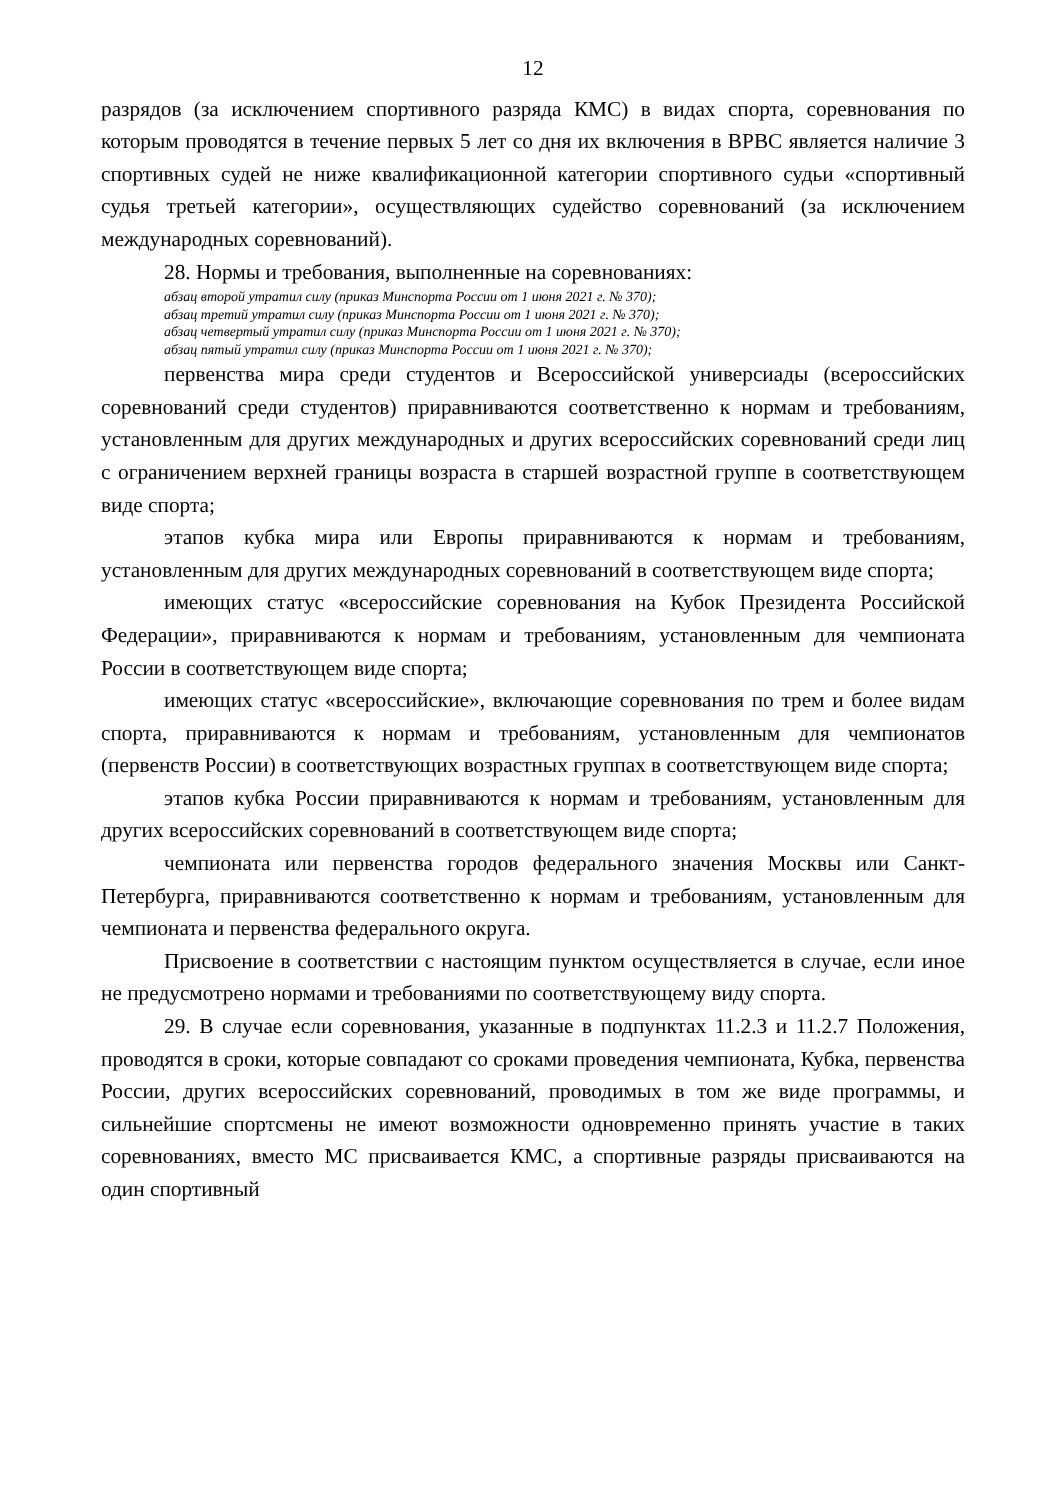12
разрядов (за исключением спортивного разряда КМС) в видах спорта, соревнования по которым проводятся в течение первых 5 лет со дня их включения в ВРВС является наличие 3 спортивных судей не ниже квалификационной категории спортивного судьи «спортивный судья третьей категории», осуществляющих судейство соревнований (за исключением международных соревнований).
28. Нормы и требования, выполненные на соревнованиях:
абзац второй утратил силу (приказ Минспорта России от 1 июня 2021 г. № 370);
абзац третий утратил силу (приказ Минспорта России от 1 июня 2021 г. № 370);
абзац четвертый утратил силу (приказ Минспорта России от 1 июня 2021 г. № 370);
абзац пятый утратил силу (приказ Минспорта России от 1 июня 2021 г. № 370);
первенства мира среди студентов и Всероссийской универсиады (всероссийских соревнований среди студентов) приравниваются соответственно к нормам и требованиям, установленным для других международных и других всероссийских соревнований среди лиц с ограничением верхней границы возраста в старшей возрастной группе в соответствующем виде спорта;
этапов кубка мира или Европы приравниваются к нормам и требованиям, установленным для других международных соревнований в соответствующем виде спорта;
имеющих статус «всероссийские соревнования на Кубок Президента Российской Федерации», приравниваются к нормам и требованиям, установленным для чемпионата России в соответствующем виде спорта;
имеющих статус «всероссийские», включающие соревнования по трем и более видам спорта, приравниваются к нормам и требованиям, установленным для чемпионатов (первенств России) в соответствующих возрастных группах в соответствующем виде спорта;
этапов кубка России приравниваются к нормам и требованиям, установленным для других всероссийских соревнований в соответствующем виде спорта;
чемпионата или первенства городов федерального значения Москвы или Санкт-Петербурга, приравниваются соответственно к нормам и требованиям, установленным для чемпионата и первенства федерального округа.
Присвоение в соответствии с настоящим пунктом осуществляется в случае, если иное не предусмотрено нормами и требованиями по соответствующему виду спорта.
29. В случае если соревнования, указанные в подпунктах 11.2.3 и 11.2.7 Положения, проводятся в сроки, которые совпадают со сроками проведения чемпионата, Кубка, первенства России, других всероссийских соревнований, проводимых в том же виде программы, и сильнейшие спортсмены не имеют возможности одновременно принять участие в таких соревнованиях, вместо МС присваивается КМС, а спортивные разряды присваиваются на один спортивный